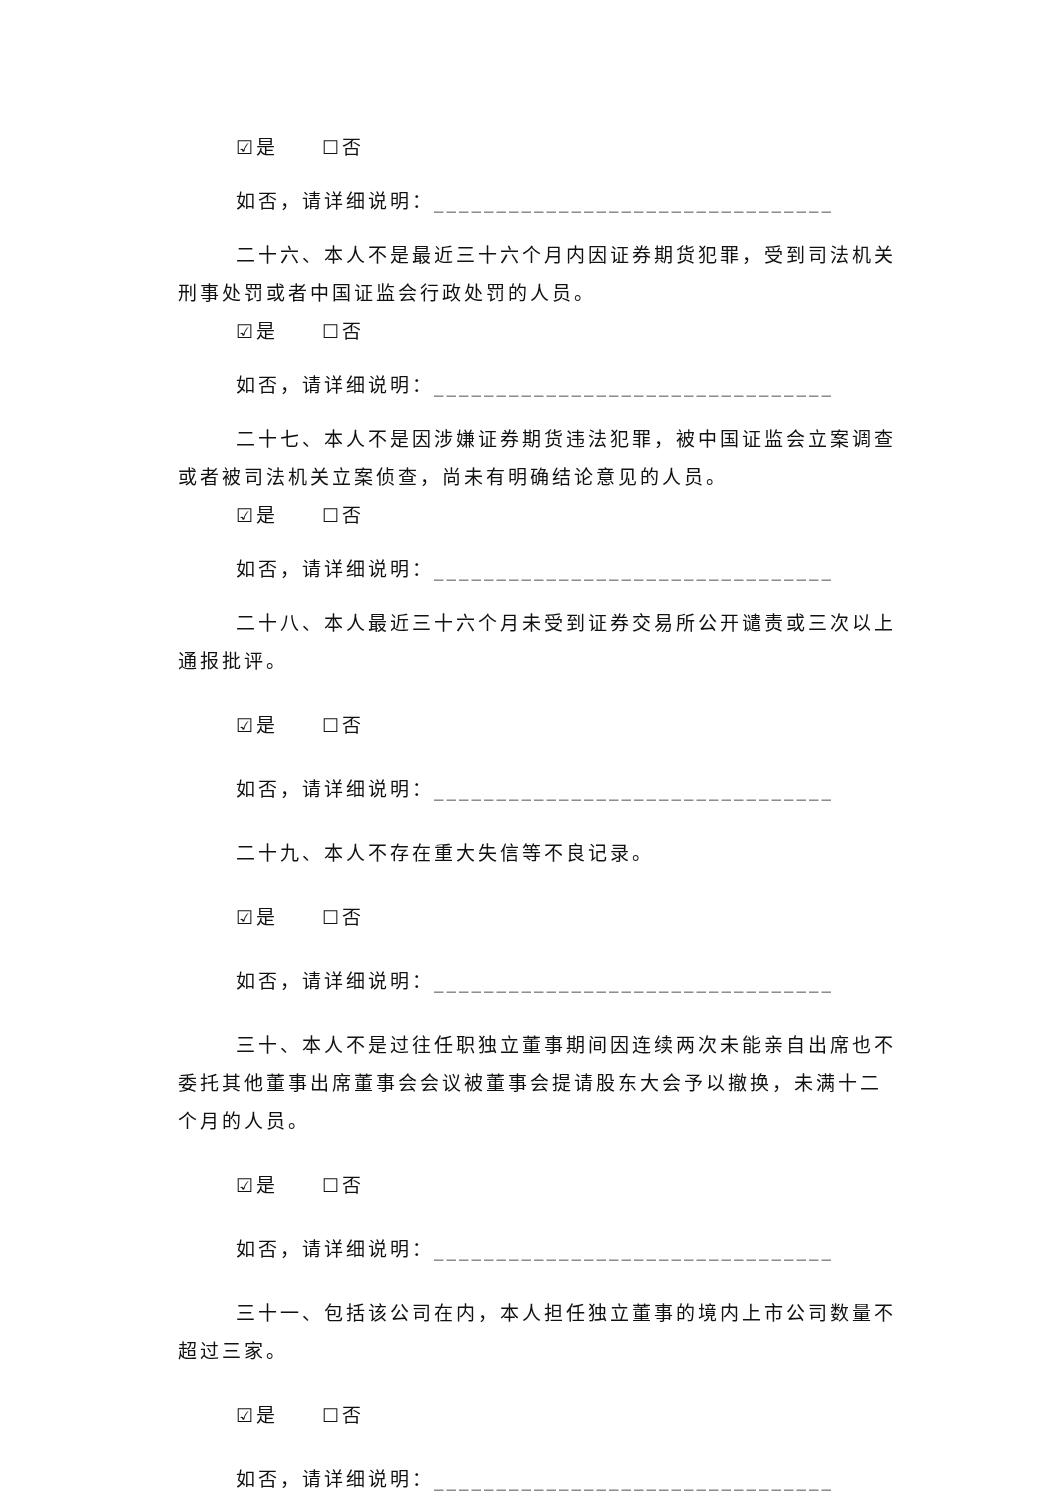☑是　　☐否
如否，请详细说明：________________________________
二十六、本人不是最近三十六个月内因证券期货犯罪，受到司法机关刑事处罚或者中国证监会行政处罚的人员。
☑是　　☐否
如否，请详细说明：________________________________
二十七、本人不是因涉嫌证券期货违法犯罪，被中国证监会立案调查或者被司法机关立案侦查，尚未有明确结论意见的人员。
☑是　　☐否
如否，请详细说明：________________________________
二十八、本人最近三十六个月未受到证券交易所公开谴责或三次以上通报批评。
☑是　　☐否
如否，请详细说明：________________________________
二十九、本人不存在重大失信等不良记录。
☑是　　☐否
如否，请详细说明：________________________________
三十、本人不是过往任职独立董事期间因连续两次未能亲自出席也不委托其他董事出席董事会会议被董事会提请股东大会予以撤换，未满十二个月的人员。
☑是　　☐否
如否，请详细说明：________________________________
三十一、包括该公司在内，本人担任独立董事的境内上市公司数量不超过三家。
☑是　　☐否
如否，请详细说明：________________________________